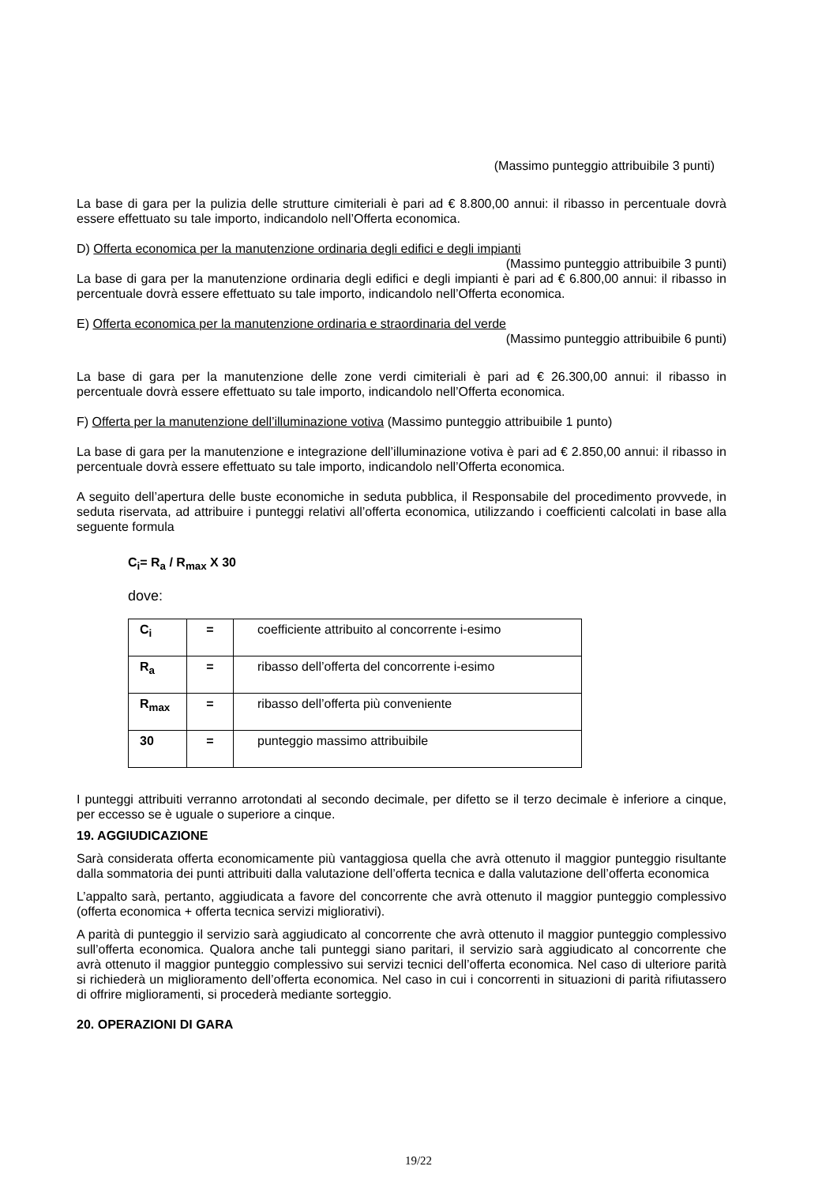(Massimo punteggio attribuibile 3 punti)
La base di gara per la pulizia delle strutture cimiteriali è pari ad € 8.800,00 annui: il ribasso in percentuale dovrà essere effettuato su tale importo, indicandolo nell’Offerta economica.
D) Offerta economica per la manutenzione ordinaria degli edifici e degli impianti
(Massimo punteggio attribuibile 3 punti)
La base di gara per la manutenzione ordinaria degli edifici e degli impianti è pari ad € 6.800,00 annui: il ribasso in percentuale dovrà essere effettuato su tale importo, indicandolo nell’Offerta economica.
E) Offerta economica per la manutenzione ordinaria e straordinaria del verde
(Massimo punteggio attribuibile 6 punti)
La base di gara per la manutenzione delle zone verdi cimiteriali è pari ad € 26.300,00 annui: il ribasso in percentuale dovrà essere effettuato su tale importo, indicandolo nell’Offerta economica.
F) Offerta per la manutenzione dell’illuminazione votiva (Massimo punteggio attribuibile 1 punto)
La base di gara per la manutenzione e integrazione dell’illuminazione votiva è pari ad € 2.850,00 annui: il ribasso in percentuale dovrà essere effettuato su tale importo, indicandolo nell’Offerta economica.
A seguito dell’apertura delle buste economiche in seduta pubblica, il Responsabile del procedimento provvede, in seduta riservata, ad attribuire i punteggi relativi all’offerta economica, utilizzando i coefficienti calcolati in base alla seguente formula
C<sub>i</sub>= R<sub>a</sub> / R<sub>max</sub> X 30
dove:
| C<sub>i</sub> | = | coefficiente attribuito al concorrente i-esimo |
| R<sub>a</sub> | = | ribasso dell’offerta del concorrente i-esimo |
| R<sub>max</sub> | = | ribasso dell’offerta più conveniente |
| 30 | = | punteggio massimo attribuibile |
I punteggi attribuiti verranno arrotondati al secondo decimale, per difetto se il terzo decimale è inferiore a cinque, per eccesso se è uguale o superiore a cinque.
19. AGGIUDICAZIONE
Sarà considerata offerta economicamente più vantaggiosa quella che avrà ottenuto il maggior punteggio risultante dalla sommatoria dei punti attribuiti dalla valutazione dell’offerta tecnica e dalla valutazione dell’offerta economica
L’appalto sarà, pertanto, aggiudicata a favore del concorrente che avrà ottenuto il maggior punteggio complessivo (offerta economica + offerta tecnica servizi migliorativi).
A parità di punteggio il servizio sarà aggiudicato al concorrente che avrà ottenuto il maggior punteggio complessivo sull’offerta economica. Qualora anche tali punteggi siano paritari, il servizio sarà aggiudicato al concorrente che avrà ottenuto il maggior punteggio complessivo sui servizi tecnici dell’offerta economica. Nel caso di ulteriore parità si richiederà un miglioramento dell’offerta economica. Nel caso in cui i concorrenti in situazioni di parità rifiutassero di offrire miglioramenti, si procederà mediante sorteggio.
20. OPERAZIONI DI GARA
19/22